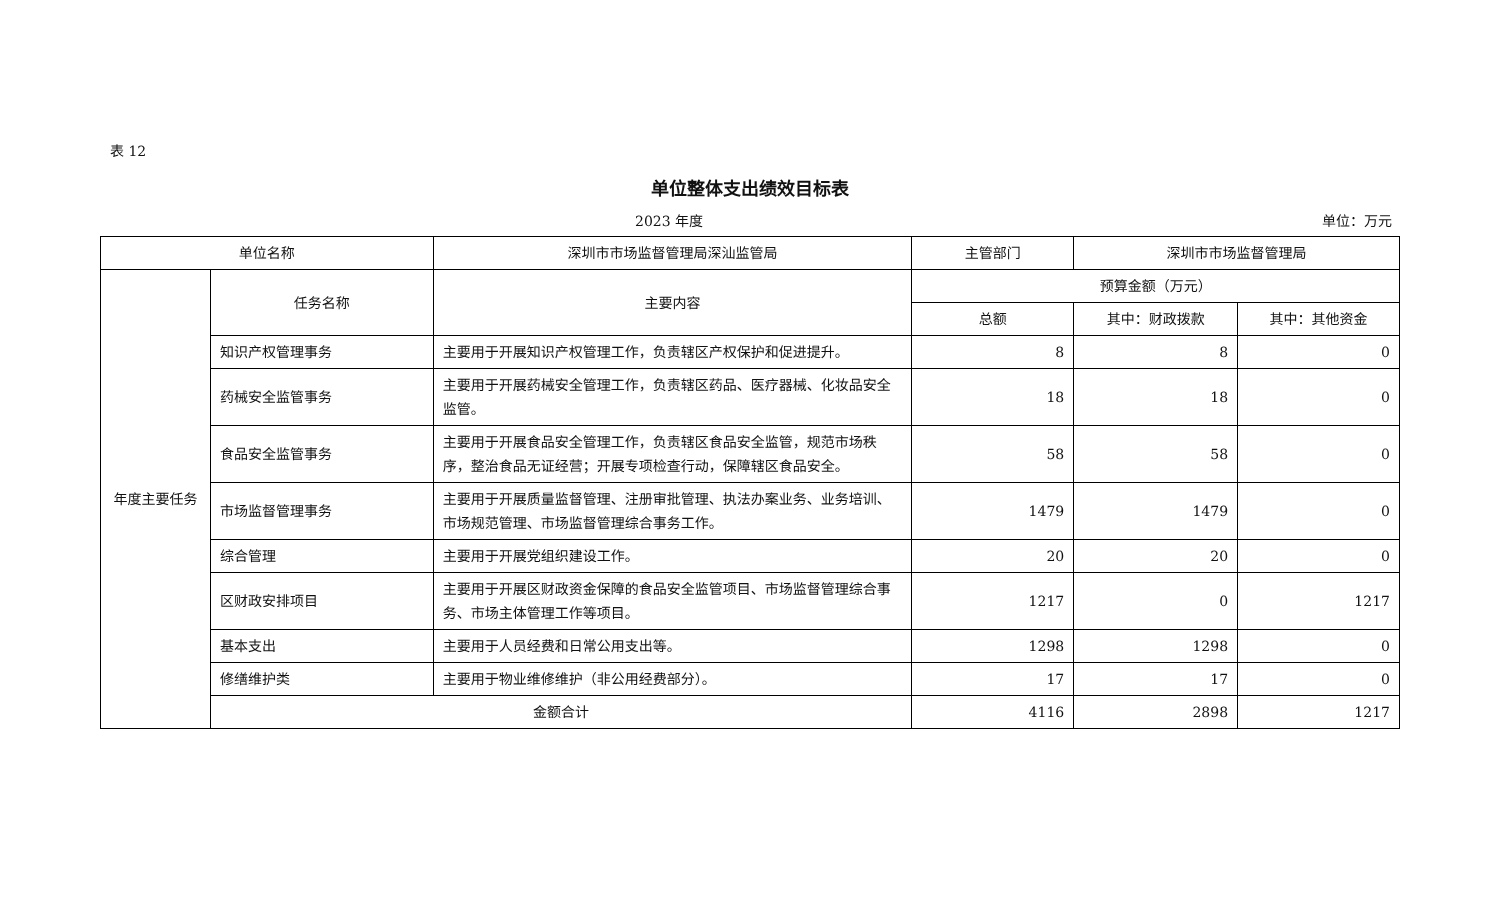表 12
单位整体支出绩效目标表
2023 年度 单位：万元
| 单位名称 | | 深圳市市场监督管理局深汕监管局 | 主管部门 | 深圳市市场监督管理局 | |
| --- | --- | --- | --- | --- | --- |
| 年度主要任务 | 任务名称 | 主要内容 | 预算金额（万元） | | |
| | | | 总额 | 其中：财政拨款 | 其中：其他资金 |
| | 知识产权管理事务 | 主要用于开展知识产权管理工作，负责辖区产权保护和促进提升。 | 8 | 8 | 0 |
| | 药械安全监管事务 | 主要用于开展药械安全管理工作，负责辖区药品、医疗器械、化妆品安全监管。 | 18 | 18 | 0 |
| | 食品安全监管事务 | 主要用于开展食品安全管理工作，负责辖区食品安全监管，规范市场秩序，整治食品无证经营；开展专项检查行动，保障辖区食品安全。 | 58 | 58 | 0 |
| | 市场监督管理事务 | 主要用于开展质量监督管理、注册审批管理、执法办案业务、业务培训、市场规范管理、市场监督管理综合事务工作。 | 1479 | 1479 | 0 |
| | 综合管理 | 主要用于开展党组织建设工作。 | 20 | 20 | 0 |
| | 区财政安排项目 | 主要用于开展区财政资金保障的食品安全监管项目、市场监督管理综合事务、市场主体管理工作等项目。 | 1217 | 0 | 1217 |
| | 基本支出 | 主要用于人员经费和日常公用支出等。 | 1298 | 1298 | 0 |
| | 修缮维护类 | 主要用于物业维修维护（非公用经费部分）。 | 17 | 17 | 0 |
| | 金额合计 | | 4116 | 2898 | 1217 |